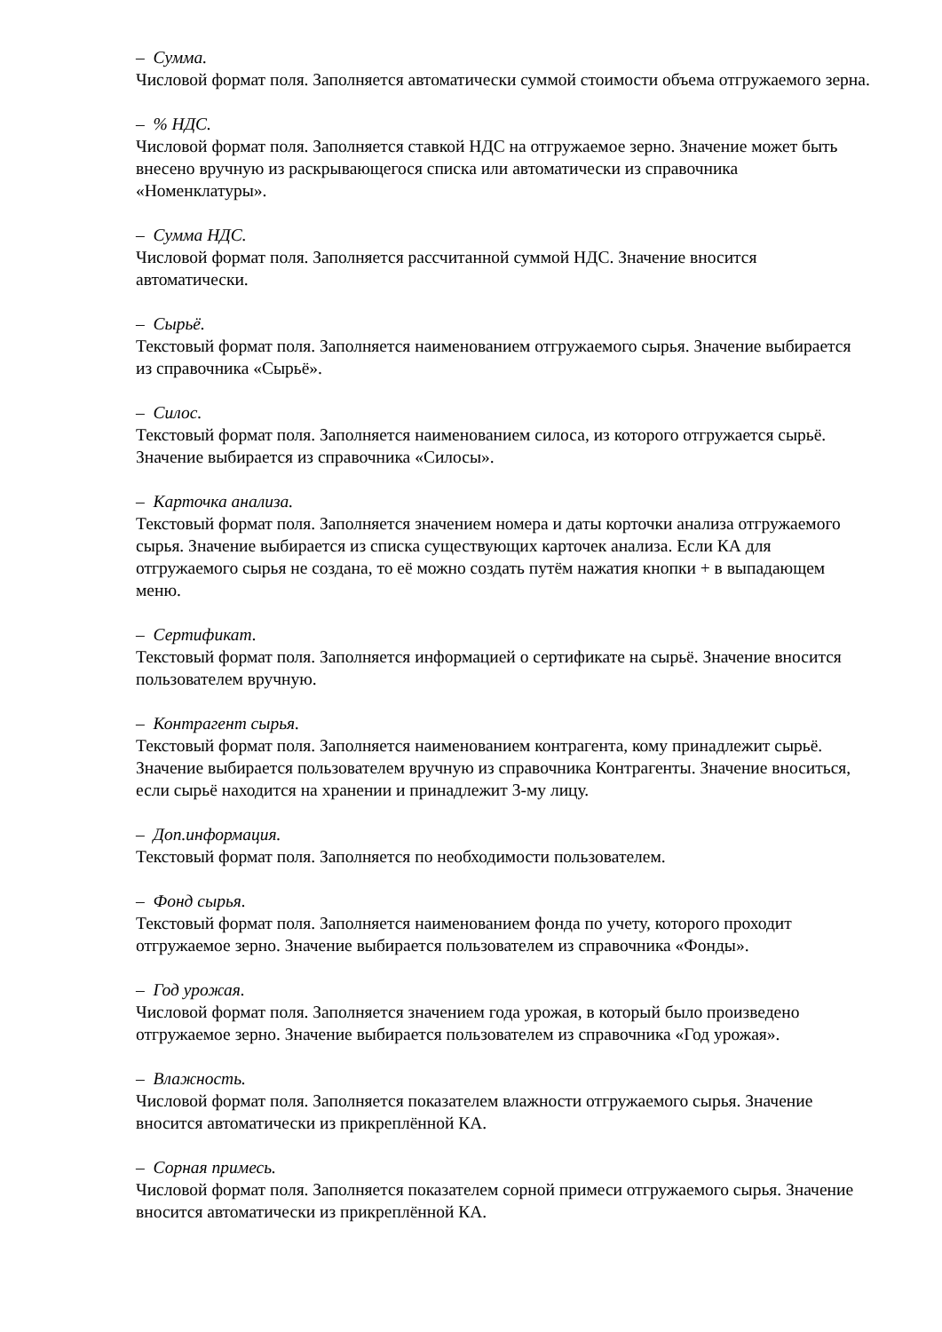– Сумма.
Числовой формат поля. Заполняется автоматически суммой стоимости объема отгружаемого зерна.
– % НДС.
Числовой формат поля. Заполняется ставкой НДС на отгружаемое зерно. Значение может быть внесено вручную из раскрывающегося списка или автоматически из справочника «Номенклатуры».
– Сумма НДС.
Числовой формат поля. Заполняется рассчитанной суммой НДС. Значение вносится автоматически.
– Сырьё.
Текстовый формат поля. Заполняется наименованием отгружаемого сырья. Значение выбирается из справочника «Сырьё».
– Силос.
Текстовый формат поля. Заполняется наименованием силоса, из которого отгружается сырьё. Значение выбирается из справочника «Силосы».
– Карточка анализа.
Текстовый формат поля. Заполняется значением номера и даты корточки анализа отгружаемого сырья. Значение выбирается из списка существующих карточек анализа. Если КА для отгружаемого сырья не создана, то её можно создать путём нажатия кнопки + в выпадающем меню.
– Сертификат.
Текстовый формат поля. Заполняется информацией о сертификате на сырьё. Значение вносится пользователем вручную.
– Контрагент сырья.
Текстовый формат поля. Заполняется наименованием контрагента, кому принадлежит сырьё. Значение выбирается пользователем вручную из справочника Контрагенты. Значение вноситься, если сырьё находится на хранении и принадлежит 3-му лицу.
– Доп.информация.
Текстовый формат поля. Заполняется по необходимости пользователем.
– Фонд сырья.
Текстовый формат поля. Заполняется наименованием фонда по учету, которого проходит отгружаемое зерно. Значение выбирается пользователем из справочника «Фонды».
– Год урожая.
Числовой формат поля. Заполняется значением года урожая, в который было произведено отгружаемое зерно. Значение выбирается пользователем из справочника «Год урожая».
– Влажность.
Числовой формат поля. Заполняется показателем влажности отгружаемого сырья. Значение вносится автоматически из прикреплённой КА.
– Сорная примесь.
Числовой формат поля. Заполняется показателем сорной примеси отгружаемого сырья. Значение вносится автоматически из прикреплённой КА.